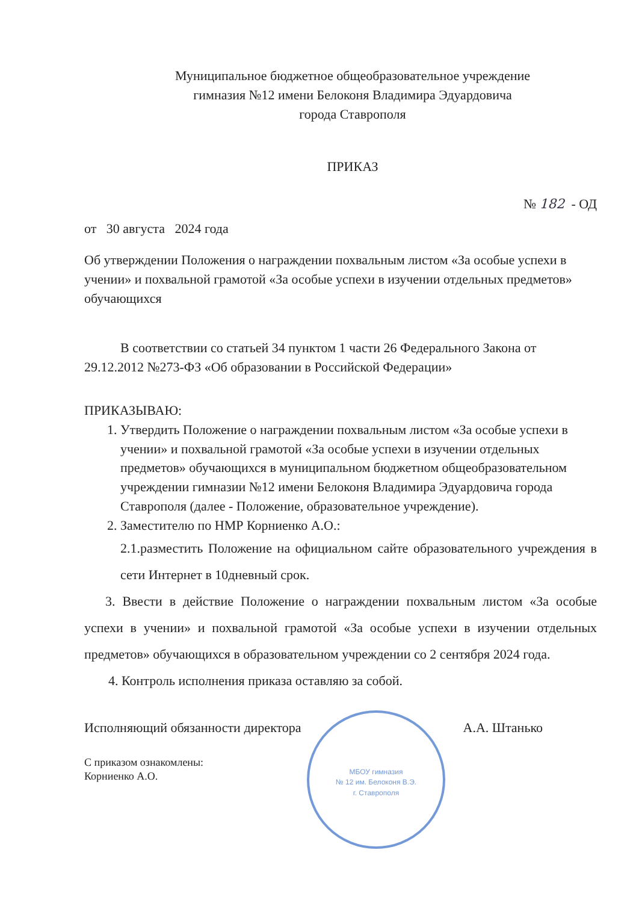Муниципальное бюджетное общеобразовательное учреждение
гимназия №12 имени Белоконя Владимира Эдуардовича
города Ставрополя
ПРИКАЗ
№ 182 - ОД
от 30 августа 2024 года
Об утверждении Положения о награждении похвальным листом «За особые успехи в учении» и похвальной грамотой «За особые успехи в изучении отдельных предметов» обучающихся
В соответствии со статьей 34 пунктом 1 части 26 Федерального Закона от 29.12.2012 №273-ФЗ «Об образовании в Российской Федерации»
ПРИКАЗЫВАЮ:
1. Утвердить Положение о награждении похвальным листом «За особые успехи в учении» и похвальной грамотой «За особые успехи в изучении отдельных предметов» обучающихся в муниципальном бюджетном общеобразовательном учреждении гимназии №12 имени Белоконя Владимира Эдуардовича города Ставрополя (далее - Положение, образовательное учреждение).
2. Заместителю по НМР Корниенко А.О.:
2.1.разместить Положение на официальном сайте образовательного учреждения в сети Интернет в 10дневный срок.
3. Ввести в действие Положение о награждении похвальным листом «За особые успехи в учении» и похвальной грамотой «За особые успехи в изучении отдельных предметов» обучающихся в образовательном учреждении со 2 сентября 2024 года.
4. Контроль исполнения приказа оставляю за собой.
Исполняющий обязанности директора А.А. Штанько
С приказом ознакомлены:
Корниенко А.О.
МБОУ гимназия
№ 12 им. Белоконя В.Э.
г. Ставрополя